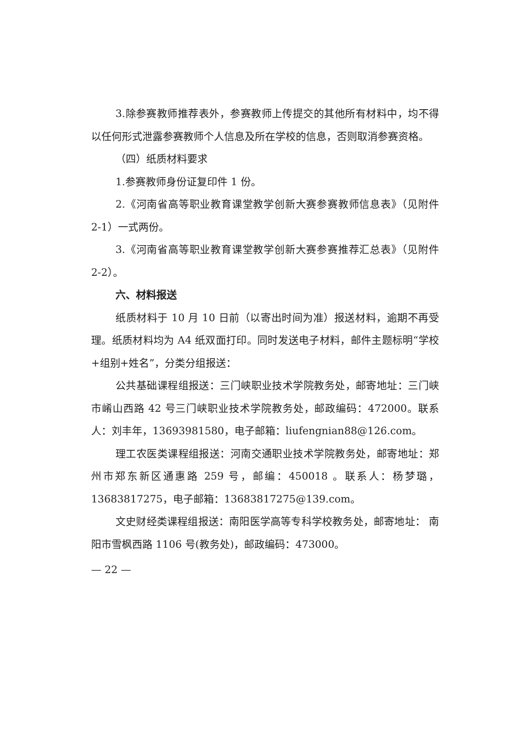3.除参赛教师推荐表外，参赛教师上传提交的其他所有材料中，均不得以任何形式泄露参赛教师个人信息及所在学校的信息，否则取消参赛资格。
（四）纸质材料要求
1.参赛教师身份证复印件 1 份。
2.《河南省高等职业教育课堂教学创新大赛参赛教师信息表》（见附件 2-1）一式两份。
3.《河南省高等职业教育课堂教学创新大赛参赛推荐汇总表》（见附件 2-2）。
六、材料报送
纸质材料于 10 月 10 日前（以寄出时间为准）报送材料，逾期不再受理。纸质材料均为 A4 纸双面打印。同时发送电子材料，邮件主题标明“学校+组别+姓名”，分类分组报送：
公共基础课程组报送：三门峡职业技术学院教务处，邮寄地址：三门峡市崤山西路 42 号三门峡职业技术学院教务处，邮政编码：472000。联系人：刘丰年，13693981580，电子邮箱：liufengnian88@126.com。
理工农医类课程组报送：河南交通职业技术学院教务处，邮寄地址：郑州市郑东新区通惠路 259 号，邮编：450018 。联系人：杨梦璐，13683817275，电子邮箱：13683817275@139.com。
文史财经类课程组报送：南阳医学高等专科学校教务处，邮寄地址： 南阳市雪枫西路 1106 号(教务处)，邮政编码：473000。
— 22 —